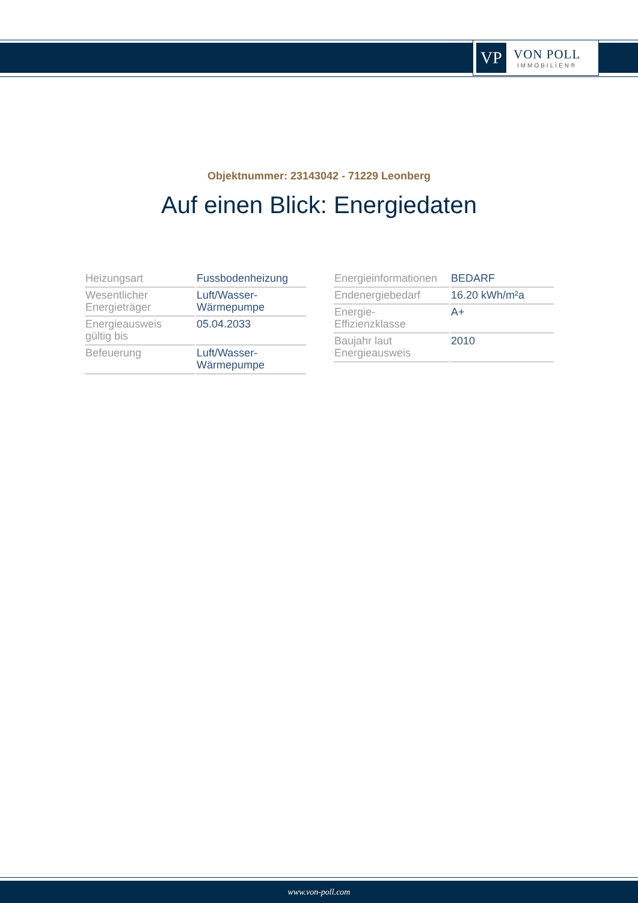VP
VON POLL
IMMOBILIEN®
Objektnummer: 23143042 - 71229 Leonberg
Auf einen Blick: Energiedaten
| Heizungsart | Fussbodenheizung |
| Wesentlicher Energieträger | Luft/Wasser- Wärmepumpe |
| Energieausweis gültig bis | 05.04.2033 |
| Befeuerung | Luft/Wasser- Wärmepumpe |
| Energieinformationen | BEDARF |
| Endenergiebedarf | 16.20 kWh/m²a |
| Energie- Effizienzklasse | A+ |
| Baujahr laut Energieausweis | 2010 |
www.von-poll.com